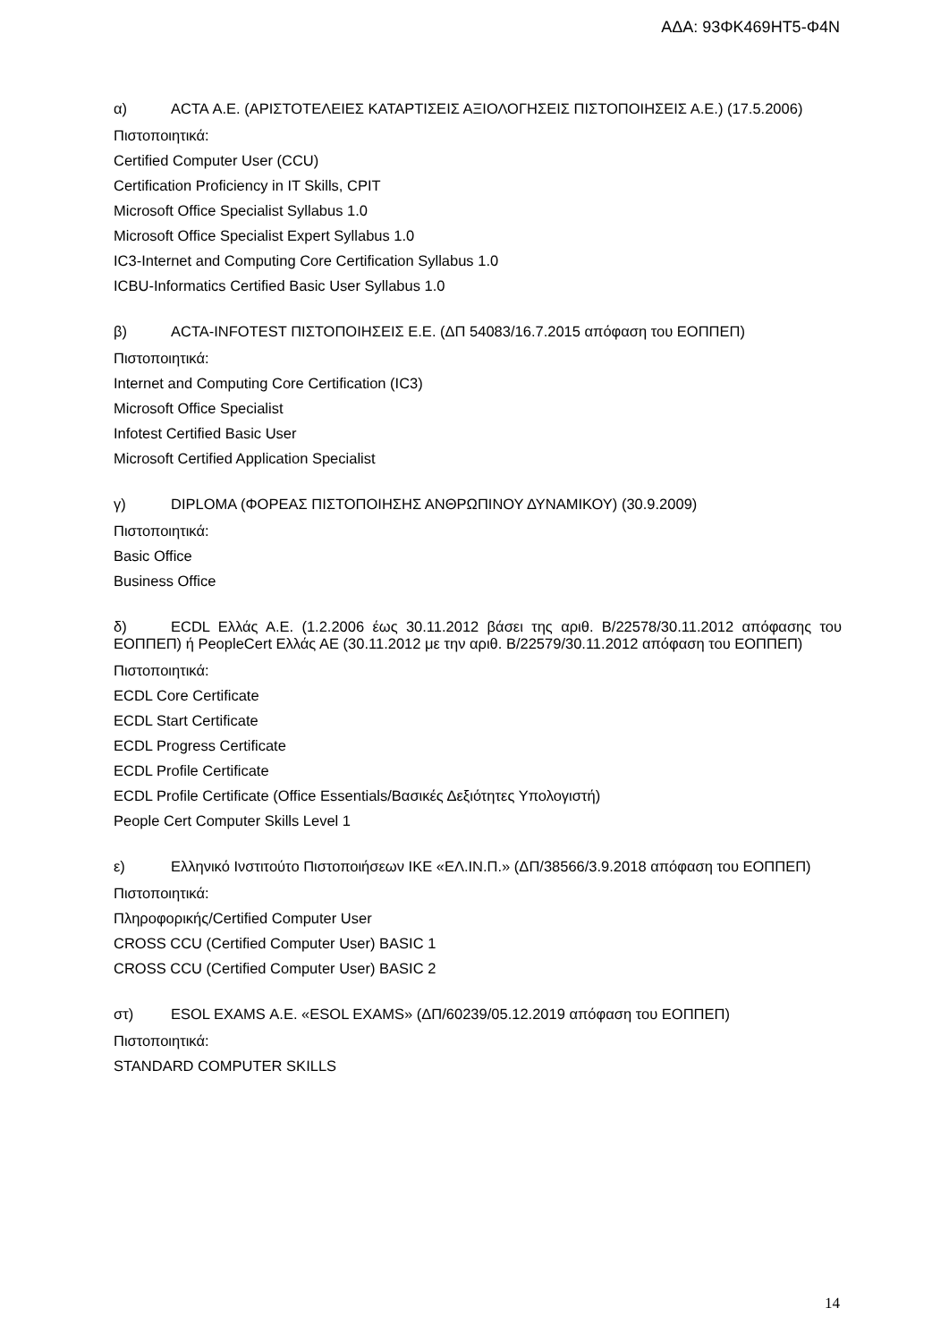ΑΔΑ: 93ΦΚ469ΗΤ5-Φ4Ν
α) ACTA Α.Ε. (ΑΡΙΣΤΟΤΕΛΕΙΕΣ ΚΑΤΑΡΤΙΣΕΙΣ ΑΞΙΟΛΟΓΗΣΕΙΣ ΠΙΣΤΟΠΟΙΗΣΕΙΣ Α.Ε.) (17.5.2006)
Πιστοποιητικά:
Certified Computer User (CCU)
Certification Proficiency in IT Skills, CPIT
Microsoft Office Specialist Syllabus 1.0
Microsoft Office Specialist Expert Syllabus 1.0
IC3-Internet and Computing Core Certification Syllabus 1.0
ICBU-Informatics Certified Basic User Syllabus 1.0
β) ACTA-INFOTEST ΠΙΣΤΟΠΟΙΗΣΕΙΣ Ε.Ε. (ΔΠ 54083/16.7.2015 απόφαση του ΕΟΠΠΕΠ)
Πιστοποιητικά:
Internet and Computing Core Certification (IC3)
Microsoft Office Specialist
Infotest Certified Basic User
Microsoft Certified Application Specialist
γ) DIPLOMA (ΦΟΡΕΑΣ ΠΙΣΤΟΠΟΙΗΣΗΣ ΑΝΘΡΩΠΙΝΟΥ ΔΥΝΑΜΙΚΟΥ) (30.9.2009)
Πιστοποιητικά:
Basic Office
Business Office
δ) ECDL Ελλάς Α.Ε. (1.2.2006 έως 30.11.2012 βάσει της αριθ. Β/22578/30.11.2012 απόφασης του ΕΟΠΠΕΠ) ή PeopleCert Ελλάς ΑΕ (30.11.2012 με την αριθ. Β/22579/30.11.2012 απόφαση του ΕΟΠΠΕΠ)
Πιστοποιητικά:
ECDL Core Certificate
ECDL Start Certificate
ECDL Progress Certificate
ECDL Profile Certificate
ECDL Profile Certificate (Office Essentials/Βασικές Δεξιότητες Υπολογιστή)
People Cert Computer Skills Level 1
ε) Ελληνικό Ινστιτούτο Πιστοποιήσεων ΙΚΕ «ΕΛ.ΙΝ.Π.» (ΔΠ/38566/3.9.2018 απόφαση του ΕΟΠΠΕΠ)
Πιστοποιητικά:
Πληροφορικής/Certified Computer User
CROSS CCU (Certified Computer User) BASIC 1
CROSS CCU (Certified Computer User) BASIC 2
στ) ESOL EXAMS Α.Ε. «ESOL EXAMS» (ΔΠ/60239/05.12.2019 απόφαση του ΕΟΠΠΕΠ)
Πιστοποιητικά:
STANDARD COMPUTER SKILLS
14